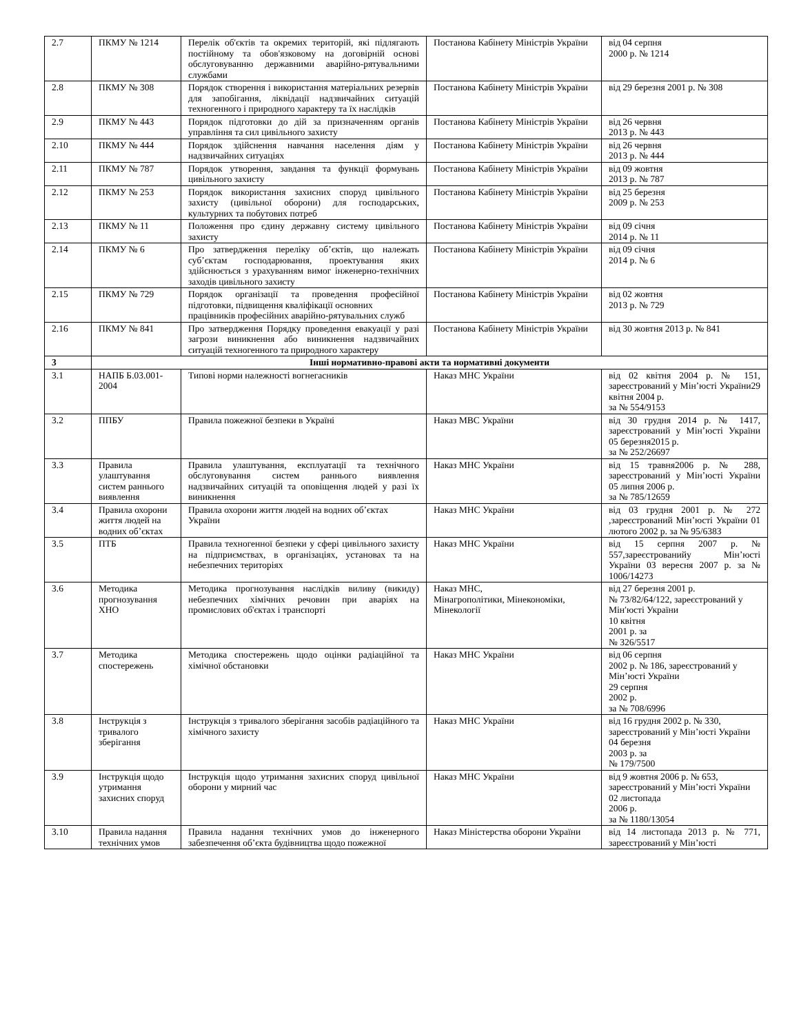| 2.7 | ПКМУ № 1214 | Перелік об'єктів та окремих територій, які підлягають постійному та обов'язковому на договірній основі обслуговуванню державними аварійно-рятувальними службами | Постанова Кабінету Міністрів України | від 04 серпня 2000 р. № 1214 |
| 2.8 | ПКМУ № 308 | Порядок створення і використання матеріальних резервів для запобігання, ліквідації надзвичайних ситуацій техногенного і природного характеру та їх наслідків | Постанова Кабінету Міністрів України | від 29 березня 2001 р. № 308 |
| 2.9 | ПКМУ № 443 | Порядок підготовки до дій за призначенням органів управління та сил цивільного захисту | Постанова Кабінету Міністрів України | від 26 червня 2013 р. № 443 |
| 2.10 | ПКМУ № 444 | Порядок здійснення навчання населення діям у надзвичайних ситуаціях | Постанова Кабінету Міністрів України | від 26 червня 2013 р. № 444 |
| 2.11 | ПКМУ № 787 | Порядок утворення, завдання та функції формувань цивільного захисту | Постанова Кабінету Міністрів України | від 09 жовтня 2013 р. № 787 |
| 2.12 | ПКМУ № 253 | Порядок використання захисних споруд цивільного захисту (цивільної оборони) для господарських, культурних та побутових потреб | Постанова Кабінету Міністрів України | від 25 березня 2009 р. № 253 |
| 2.13 | ПКМУ № 11 | Положення про єдину державну систему цивільного захисту | Постанова Кабінету Міністрів України | від 09 січня 2014 р. № 11 |
| 2.14 | ПКМУ № 6 | Про затвердження переліку об’єктів, що належать суб’єктам господарювання, проектування яких здійснюється з урахуванням вимог інженерно-технічних заходів цивільного захисту | Постанова Кабінету Міністрів України | від 09 січня 2014 р. № 6 |
| 2.15 | ПКМУ № 729 | Порядок організації та проведення професійної підготовки, підвищення кваліфікації основних працівників професійних аварійно-рятувальних служб | Постанова Кабінету Міністрів України | від 02 жовтня 2013 р. № 729 |
| 2.16 | ПКМУ № 841 | Про затвердження Порядку проведення евакуації у разі загрози виникнення або виникнення надзвичайних ситуацій техногенного та природного характеру | Постанова Кабінету Міністрів України | від 30 жовтня 2013 р. № 841 |
| 3 | Інші нормативно-правові акти та нормативні документи | | | |
| 3.1 | НАПБ Б.03.001-2004 | Типові норми належності вогнегасників | Наказ МНС України | від 02 квітня 2004 р. № 151, зареєстрований у Мін’юсті України29 квітня 2004 р. за № 554/9153 |
| 3.2 | ППБУ | Правила пожежної безпеки в Україні | Наказ МВС України | від 30 грудня 2014 р. № 1417, зареєстрований у Мін’юсті України 05 березня2015 р. за № 252/26697 |
| 3.3 | Правила улаштування систем раннього виявлення | Правила улаштування, експлуатації та технічного обслуговування систем раннього виявлення надзвичайних ситуацій та оповіщення людей у разі їх виникнення | Наказ МНС України | від 15 травня2006 р. № 288, зареєстрований у Мін’юсті України 05 липня 2006 р. за № 785/12659 |
| 3.4 | Правила охорони життя людей на водних об’єктах | Правила охорони життя людей на водних об’єктах України | Наказ МНС України | від 03 грудня 2001 р. № 272 ,зареєстрований Мін’юсті України 01 лютого 2002 р. за № 95/6383 |
| 3.5 | ПТБ | Правила техногенної безпеки у сфері цивільного захисту на підприємствах, в організаціях, установах та на небезпечних територіях | Наказ МНС України | від 15 серпня 2007 р. № 557,зареєстрованийу Мін’юсті України 03 вересня 2007 р. за № 1006/14273 |
| 3.6 | Методика прогнозування ХНО | Методика прогнозування наслідків виливу (викиду) небезпечних хімічних речовин при аваріях на промислових об'єктах і транспорті | Наказ МНС, Мінагрополітики, Мінекономіки, Мінекології | від 27 березня 2001 р. № 73/82/64/122, зареєстрований у Мін′юсті України 10 квітня 2001 р. за № 326/5517 |
| 3.7 | Методика спостережень | Методика спостережень щодо оцінки радіаційної та хімічної обстановки | Наказ МНС України | від 06 серпня 2002 р. № 186, зареєстрований у Мін’юсті України 29 серпня 2002 р. за № 708/6996 |
| 3.8 | Інструкція з тривалого зберігання | Інструкція з тривалого зберігання засобів радіаційного та хімічного захисту | Наказ МНС України | від 16 грудня 2002 р. № 330, зареєстрований у Мін’юсті України 04 березня 2003 р. за № 179/7500 |
| 3.9 | Інструкція щодо утримання захисних споруд | Інструкція щодо утримання захисних споруд цивільної оборони у мирний час | Наказ МНС України | від 9 жовтня 2006 р. № 653, зареєстрований у Мін’юсті України 02 листопада 2006 р. за № 1180/13054 |
| 3.10 | Правила надання технічних умов | Правила надання технічних умов до інженерного забезпечення об’єкта будівництва щодо пожежної | Наказ Міністерства оборони України | від 14 листопада 2013 р. № 771, зареєстрований у Мін’юсті |